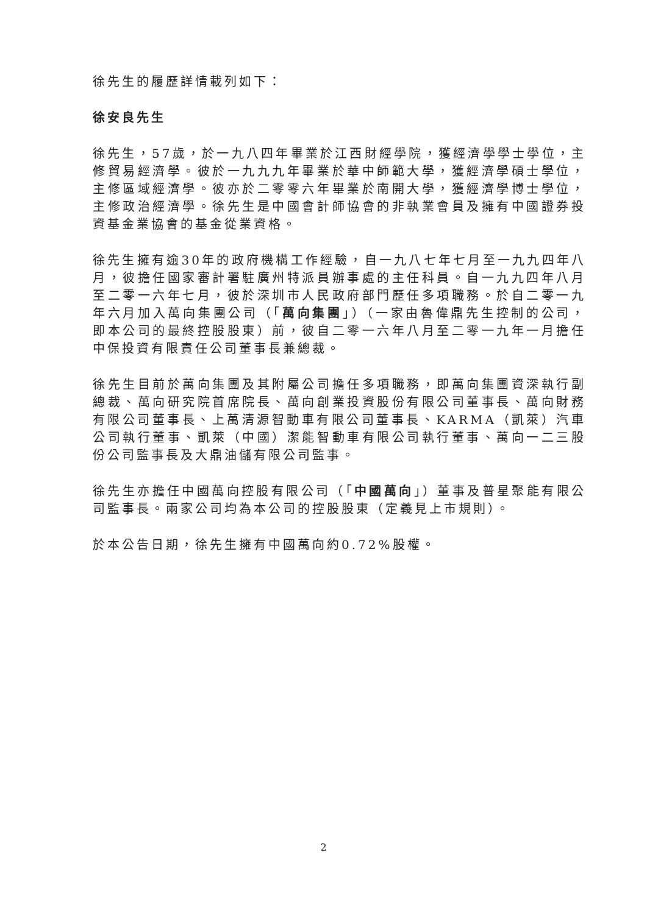徐先生的履歷詳情載列如下：
徐安良先生
徐先生，57歲，於一九八四年畢業於江西財經學院，獲經濟學學士學位，主修貿易經濟學。彼於一九九九年畢業於華中師範大學，獲經濟學碩士學位，主修區域經濟學。彼亦於二零零六年畢業於南開大學，獲經濟學博士學位，主修政治經濟學。徐先生是中國會計師協會的非執業會員及擁有中國證券投資基金業協會的基金從業資格。
徐先生擁有逾30年的政府機構工作經驗，自一九八七年七月至一九九四年八月，彼擔任國家審計署駐廣州特派員辦事處的主任科員。自一九九四年八月至二零一六年七月，彼於深圳市人民政府部門歷任多項職務。於自二零一九年六月加入萬向集團公司（「萬向集團」）（一家由魯偉鼎先生控制的公司，即本公司的最終控股股東）前，彼自二零一六年八月至二零一九年一月擔任中保投資有限責任公司董事長兼總裁。
徐先生目前於萬向集團及其附屬公司擔任多項職務，即萬向集團資深執行副總裁、萬向研究院首席院長、萬向創業投資股份有限公司董事長、萬向財務有限公司董事長、上萬清源智動車有限公司董事長、KARMA（凱萊）汽車公司執行董事、凱萊（中國）潔能智動車有限公司執行董事、萬向一二三股份公司監事長及大鼎油儲有限公司監事。
徐先生亦擔任中國萬向控股有限公司（「中國萬向」）董事及普星聚能有限公司監事長。兩家公司均為本公司的控股股東（定義見上市規則）。
於本公告日期，徐先生擁有中國萬向約0.72%股權。
2